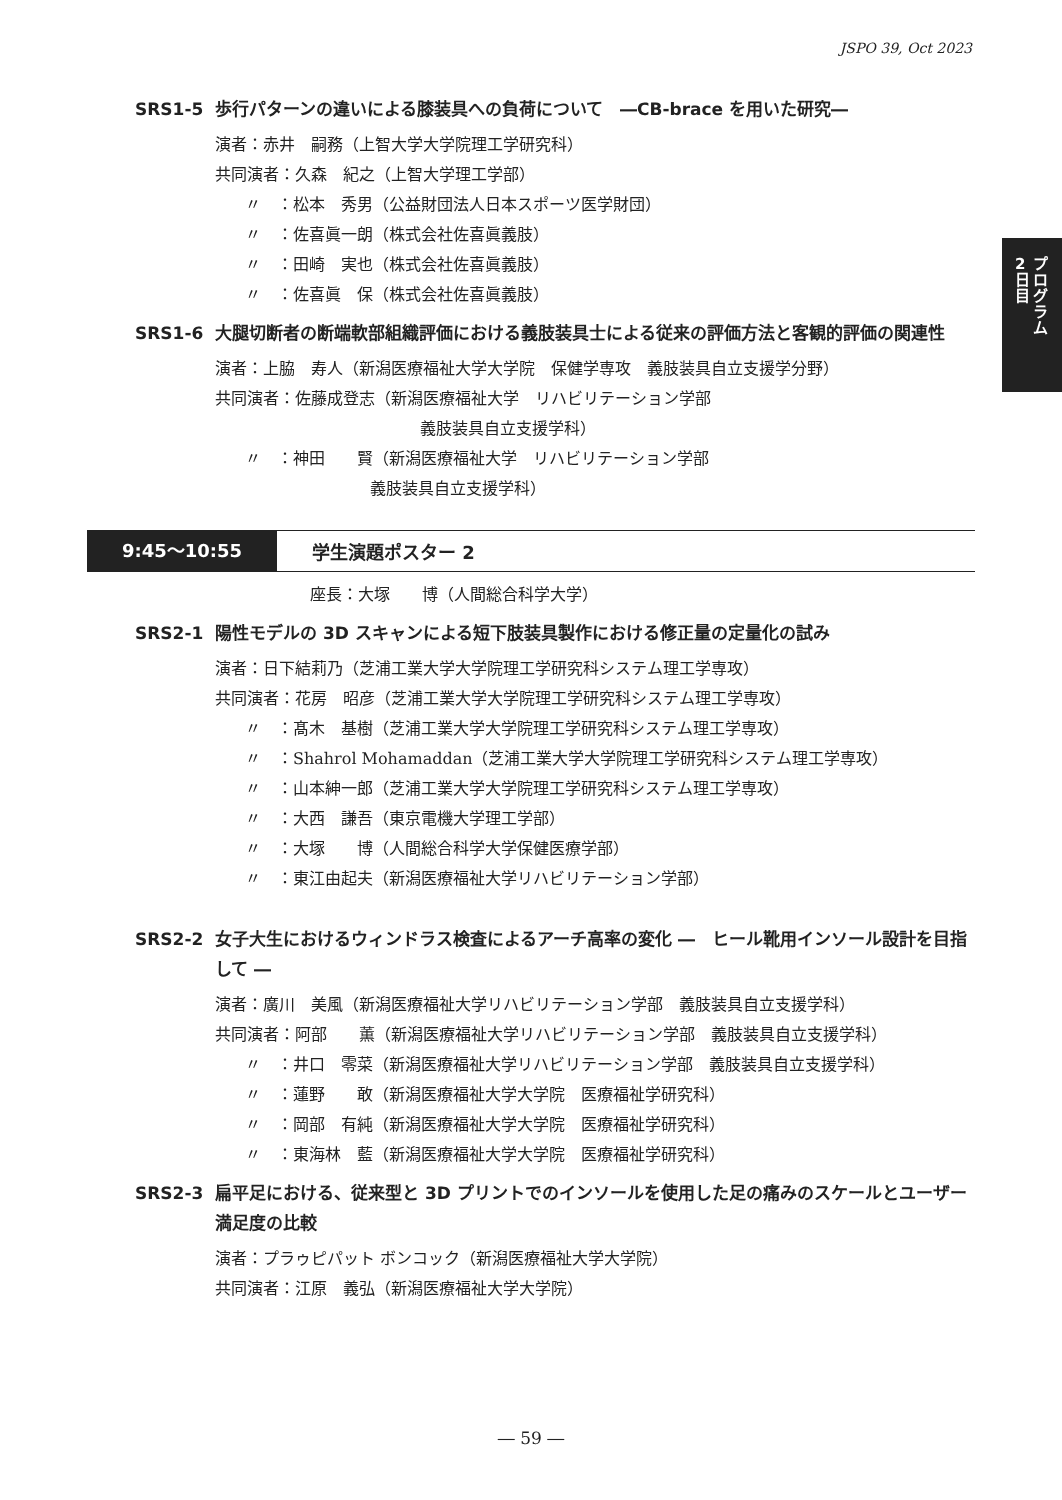JSPO 39, Oct 2023
2
日
目
プ
ロ
グ
ラ
ム
SRS1-5 歩行パターンの違いによる膝装具への負荷について　―CB-brace を用いた研究―
演者：赤井　嗣務（上智大学大学院理工学研究科）
共同演者：久森　紀之（上智大学理工学部）
〃　：松本　秀男（公益財団法人日本スポーツ医学財団）
〃　：佐喜眞一朗（株式会社佐喜眞義肢）
〃　：田崎　実也（株式会社佐喜眞義肢）
〃　：佐喜眞　保（株式会社佐喜眞義肢）
SRS1-6 大腿切断者の断端軟部組織評価における義肢装具士による従来の評価方法と客観的評価の関連性
演者：上脇　寿人（新潟医療福祉大学大学院　保健学専攻　義肢装具自立支援学分野）
共同演者：佐藤成登志（新潟医療福祉大学　リハビリテーション学部
義肢装具自立支援学科）
〃　：神田　　賢（新潟医療福祉大学　リハビリテーション学部
義肢装具自立支援学科）
9:45〜10:55
学生演題ポスター 2
座長：大塚　　博（人間総合科学大学）
SRS2-1 陽性モデルの 3D スキャンによる短下肢装具製作における修正量の定量化の試み
演者：日下結莉乃（芝浦工業大学大学院理工学研究科システム理工学専攻）
共同演者：花房　昭彦（芝浦工業大学大学院理工学研究科システム理工学専攻）
〃　：髙木　基樹（芝浦工業大学大学院理工学研究科システム理工学専攻）
〃　：Shahrol Mohamaddan（芝浦工業大学大学院理工学研究科システム理工学専攻）
〃　：山本紳一郎（芝浦工業大学大学院理工学研究科システム理工学専攻）
〃　：大西　謙吾（東京電機大学理工学部）
〃　：大塚　　博（人間総合科学大学保健医療学部）
〃　：東江由起夫（新潟医療福祉大学リハビリテーション学部）
SRS2-2 女子大生におけるウィンドラス検査によるアーチ高率の変化 ―　ヒール靴用インソール設計を目指して ―
演者：廣川　美風（新潟医療福祉大学リハビリテーション学部　義肢装具自立支援学科）
共同演者：阿部　　薫（新潟医療福祉大学リハビリテーション学部　義肢装具自立支援学科）
〃　：井口　零菜（新潟医療福祉大学リハビリテーション学部　義肢装具自立支援学科）
〃　：蓮野　　敢（新潟医療福祉大学大学院　医療福祉学研究科）
〃　：岡部　有純（新潟医療福祉大学大学院　医療福祉学研究科）
〃　：東海林　藍（新潟医療福祉大学大学院　医療福祉学研究科）
SRS2-3 扁平足における、従来型と 3D プリントでのインソールを使用した足の痛みのスケールとユーザー満足度の比較
演者：プラゥピパット ボンコック（新潟医療福祉大学大学院）
共同演者：江原　義弘（新潟医療福祉大学大学院）
― 59 ―